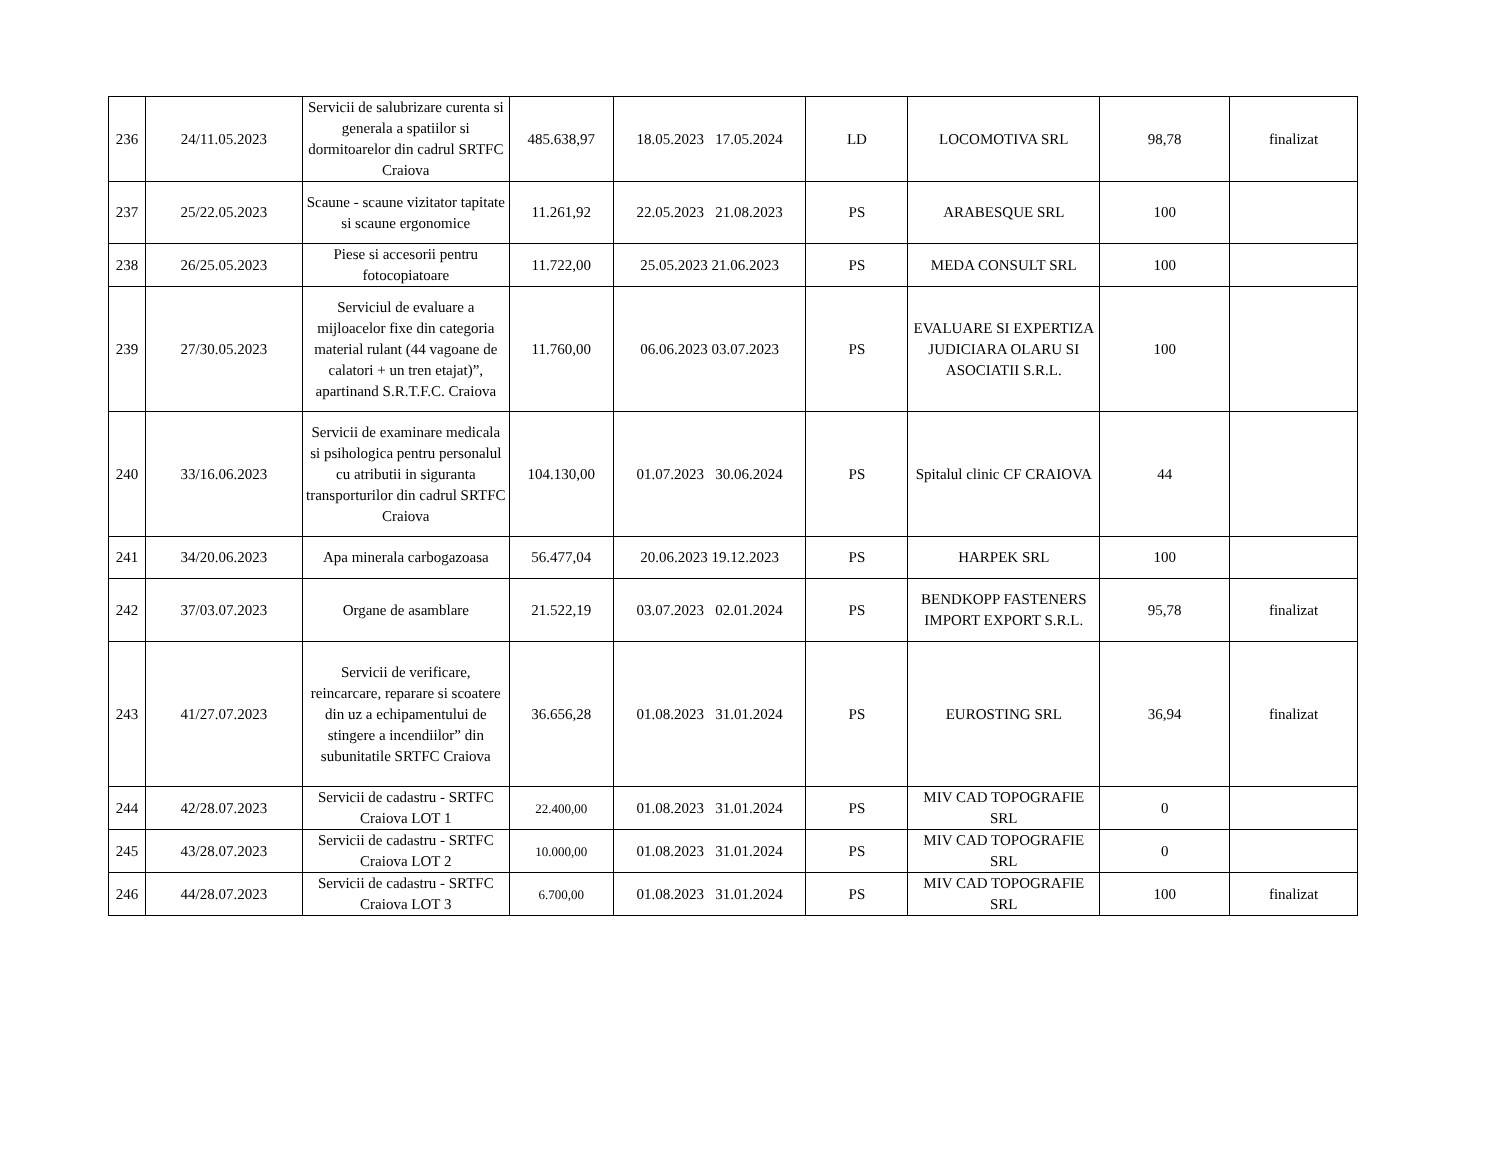| 236 | 24/11.05.2023 | Servicii de salubrizare curenta si generala a spatiilor si dormitoarelor din cadrul SRTFC Craiova | 485.638,97 | 18.05.2023 17.05.2024 | LD | LOCOMOTIVA SRL | 98,78 | finalizat |
| 237 | 25/22.05.2023 | Scaune - scaune vizitator tapitate si scaune ergonomice | 11.261,92 | 22.05.2023 21.08.2023 | PS | ARABESQUE SRL | 100 | |
| 238 | 26/25.05.2023 | Piese si accesorii pentru fotocopiatoare | 11.722,00 | 25.05.2023 21.06.2023 | PS | MEDA CONSULT SRL | 100 | |
| 239 | 27/30.05.2023 | Serviciul de evaluare a mijloacelor fixe din categoria material rulant (44 vagoane de calatori + un tren etajat)”, apartinand S.R.T.F.C. Craiova | 11.760,00 | 06.06.2023 03.07.2023 | PS | EVALUARE SI EXPERTIZA JUDICIARA OLARU SI ASOCIATII S.R.L. | 100 | |
| 240 | 33/16.06.2023 | Servicii de examinare medicala si psihologica pentru personalul cu atributii in siguranta transporturilor din cadrul SRTFC Craiova | 104.130,00 | 01.07.2023 30.06.2024 | PS | Spitalul clinic CF CRAIOVA | 44 | |
| 241 | 34/20.06.2023 | Apa minerala carbogazoasa | 56.477,04 | 20.06.2023 19.12.2023 | PS | HARPEK SRL | 100 | |
| 242 | 37/03.07.2023 | Organe de asamblare | 21.522,19 | 03.07.2023 02.01.2024 | PS | BENDKOPP FASTENERS IMPORT EXPORT S.R.L. | 95,78 | finalizat |
| 243 | 41/27.07.2023 | Servicii de verificare, reincarcare, reparare si scoatere din uz a echipamentului de stingere a incendiilor” din subunitatile SRTFC Craiova | 36.656,28 | 01.08.2023 31.01.2024 | PS | EUROSTING SRL | 36,94 | finalizat |
| 244 | 42/28.07.2023 | Servicii de cadastru - SRTFC Craiova LOT 1 | 22.400,00 | 01.08.2023 31.01.2024 | PS | MIV CAD TOPOGRAFIE SRL | 0 | |
| 245 | 43/28.07.2023 | Servicii de cadastru - SRTFC Craiova LOT 2 | 10.000,00 | 01.08.2023 31.01.2024 | PS | MIV CAD TOPOGRAFIE SRL | 0 | |
| 246 | 44/28.07.2023 | Servicii de cadastru - SRTFC Craiova LOT 3 | 6.700,00 | 01.08.2023 31.01.2024 | PS | MIV CAD TOPOGRAFIE SRL | 100 | finalizat |